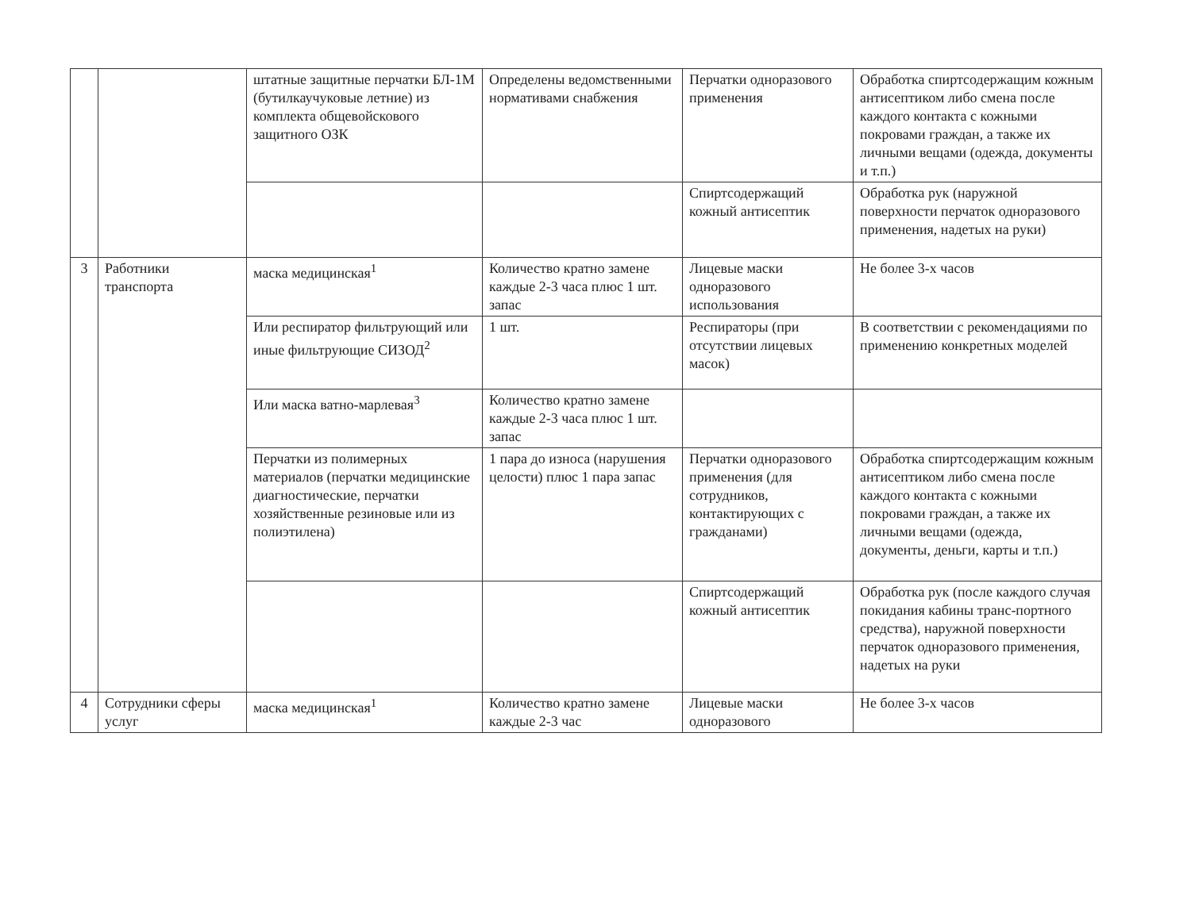| | | штатные защитные перчатки БЛ-1М (бутилкаучуковые летние) из комплекта общевойскового защитного ОЗК | Определены ведомственными нормативами снабжения | Перчатки одноразового применения | Обработка спиртсодержащим кожным антисептиком либо смена после каждого контакта с кожными покровами граждан, а также их личными вещами (одежда, документы и т.п.) |
| | | | | Спиртсодержащий кожный антисептик | Обработка рук (наружной поверхности перчаток одноразового применения, надетых на руки) |
| 3 | Работники транспорта | маска медицинская<sup>1</sup> | Количество кратно замене каждые 2-3 часа плюс 1 шт. запас | Лицевые маски одноразового использования | Не более 3-х часов |
| | | Или респиратор фильтрующий или иные фильтрующие СИЗОД<sup>2</sup> | 1 шт. | Респираторы (при отсутствии лицевых масок) | В соответствии с рекомендациями по применению конкретных моделей |
| | | Или маска ватно-марлевая<sup>3</sup> | Количество кратно замене каждые 2-3 часа плюс 1 шт. запас | | |
| | | Перчатки из полимерных материалов (перчатки медицинские диагностические, перчатки хозяйственные резиновые или из полиэтилена) | 1 пара до износа (нарушения целости) плюс 1 пара запас | Перчатки одноразового применения (для сотрудников, контактирующих с гражданами) | Обработка спиртсодержащим кожным антисептиком либо смена после каждого контакта с кожными покровами граждан, а также их личными вещами (одежда, документы, деньги, карты и т.п.) |
| | | | | Спиртсодержащий кожный антисептик | Обработка рук (после каждого случая покидания кабины транс-портного средства), наружной поверхности перчаток одноразового применения, надетых на руки |
| 4 | Сотрудники сферы услуг | маска медицинская<sup>1</sup> | Количество кратно замене каждые 2-3 час | Лицевые маски одноразового | Не более 3-х часов |